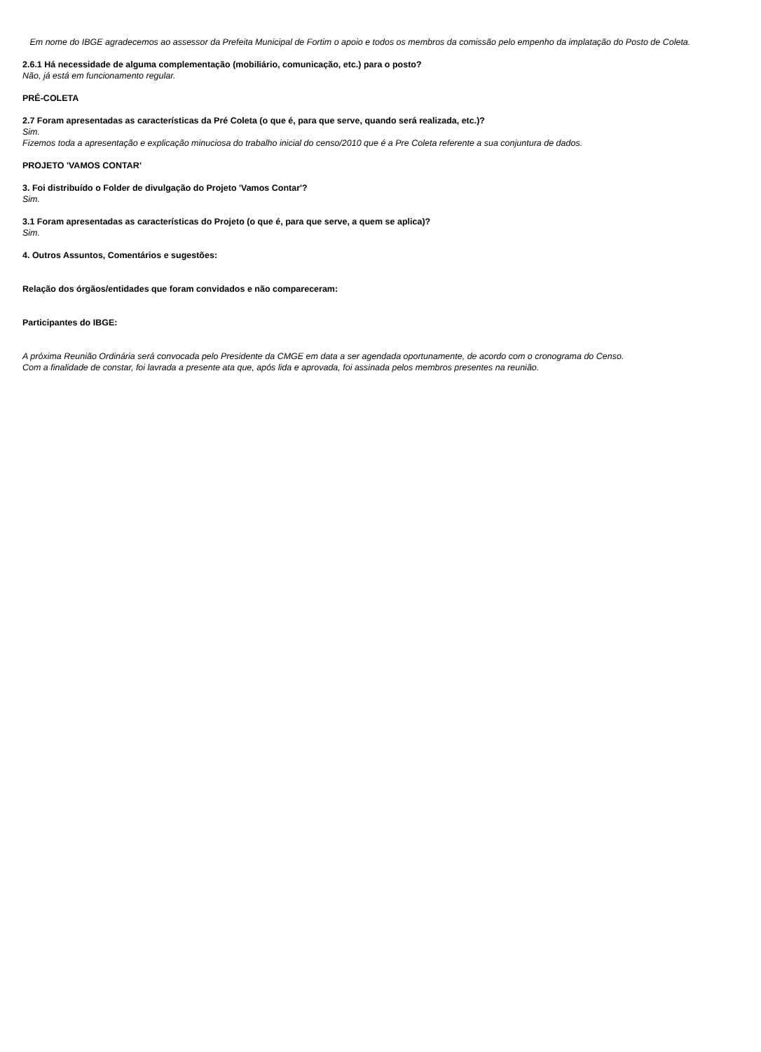Em nome do IBGE agradecemos ao assessor da Prefeita Municipal de Fortim o apoio e todos os membros da comissão pelo empenho da implatação do Posto de Coleta.
2.6.1 Há necessidade de alguma complementação (mobiliário, comunicação, etc.) para o posto?
Não, já está em funcionamento regular.
PRÉ-COLETA
2.7 Foram apresentadas as características da Pré Coleta (o que é, para que serve, quando será realizada, etc.)?
Sim.
Fizemos toda a apresentação e explicação minuciosa do trabalho inicial do censo/2010 que é a Pre Coleta referente a sua conjuntura de dados.
PROJETO 'VAMOS CONTAR'
3. Foi distribuído o Folder de divulgação do Projeto 'Vamos Contar'?
Sim.
3.1 Foram apresentadas as características do Projeto (o que é, para que serve, a quem se aplica)?
Sim.
4. Outros Assuntos, Comentários e sugestões:
Relação dos órgãos/entidades que foram convidados e não compareceram:
Participantes do IBGE:
A próxima Reunião Ordinária será convocada pelo Presidente da CMGE em data a ser agendada oportunamente, de acordo com o cronograma do Censo.
Com a finalidade de constar, foi lavrada a presente ata que, após lida e aprovada, foi assinada pelos membros presentes na reunião.